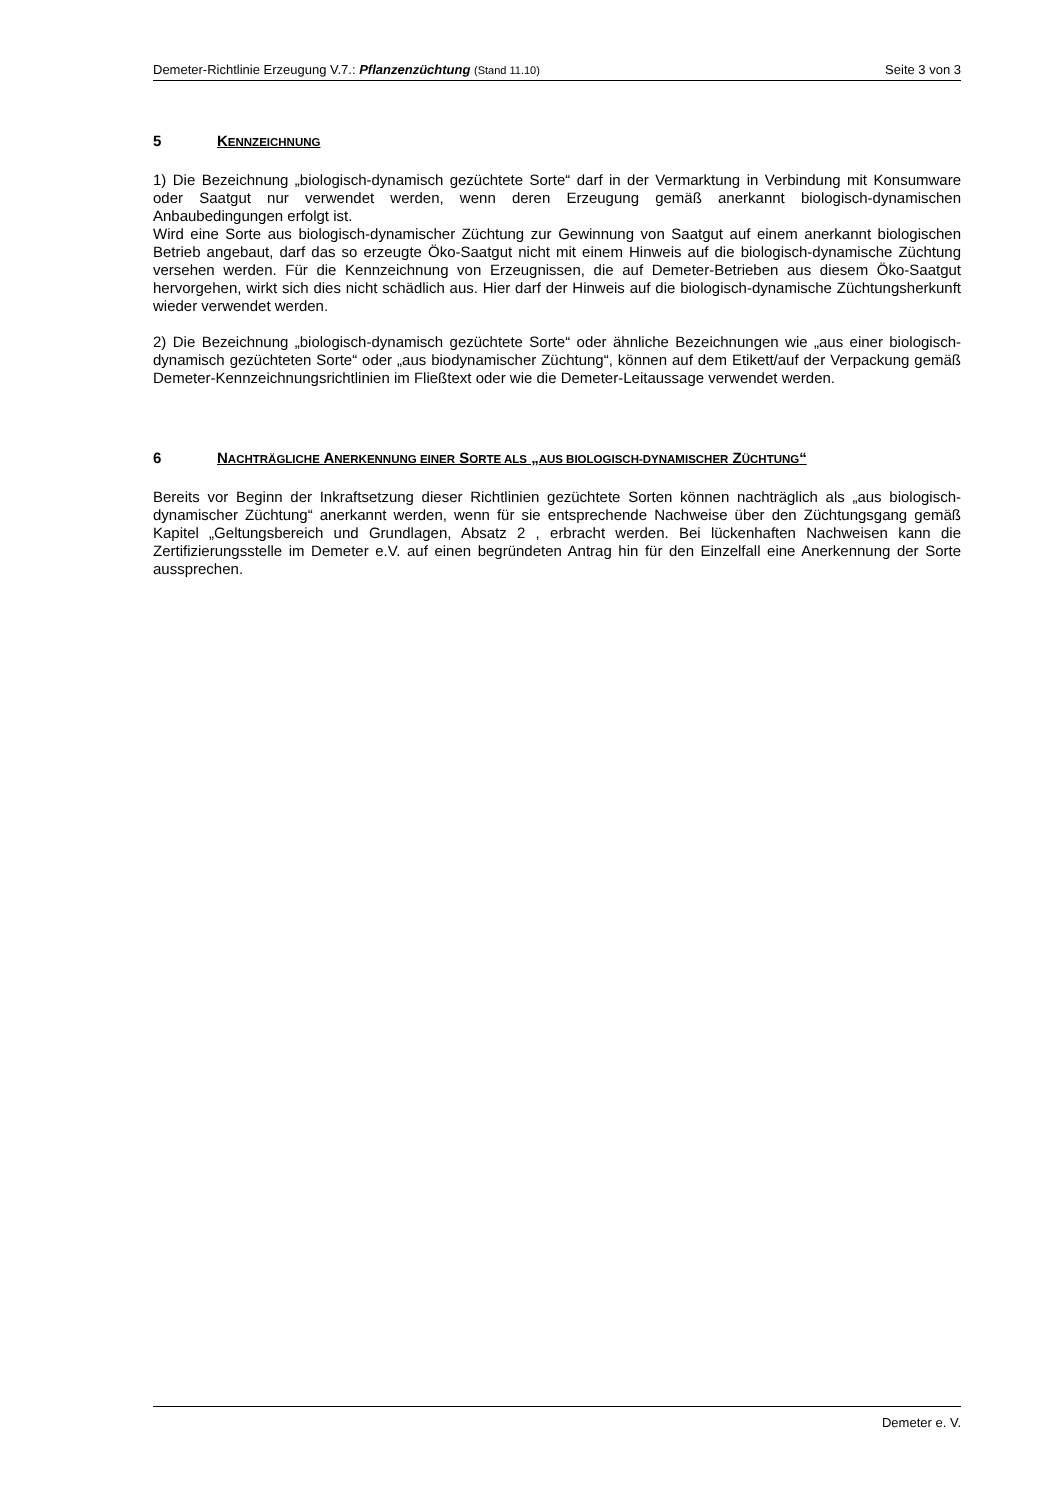Demeter-Richtlinie Erzeugung V.7.: Pflanzenzüchtung (Stand 11.10) Seite 3 von 3
5 KENNZEICHNUNG
1) Die Bezeichnung „biologisch-dynamisch gezüchtete Sorte“ darf in der Vermarktung in Verbindung mit Konsumware oder Saatgut nur verwendet werden, wenn deren Erzeugung gemäß anerkannt biologisch-dynamischen Anbaubedingungen erfolgt ist.
Wird eine Sorte aus biologisch-dynamischer Züchtung zur Gewinnung von Saatgut auf einem anerkannt biologischen Betrieb angebaut, darf das so erzeugte Öko-Saatgut nicht mit einem Hinweis auf die biologisch-dynamische Züchtung versehen werden. Für die Kennzeichnung von Erzeugnissen, die auf Demeter-Betrieben aus diesem Öko-Saatgut hervorgehen, wirkt sich dies nicht schädlich aus. Hier darf der Hinweis auf die biologisch-dynamische Züchtungsherkunft wieder verwendet werden.
2) Die Bezeichnung „biologisch-dynamisch gezüchtete Sorte“ oder ähnliche Bezeichnungen wie „aus einer biologisch-dynamisch gezüchteten Sorte“ oder „aus biodynamischer Züchtung“, können auf dem Etikett/auf der Verpackung gemäß Demeter-Kennzeichnungsrichtlinien im Fließtext oder wie die Demeter-Leitaussage verwendet werden.
6 NACHTRÄGLICHE ANERKENNUNG EINER SORTE ALS „AUS BIOLOGISCH-DYNAMISCHER ZÜCHTUNG“
Bereits vor Beginn der Inkraftsetzung dieser Richtlinien gezüchtete Sorten können nachträglich als „aus biologisch-dynamischer Züchtung“ anerkannt werden, wenn für sie entsprechende Nachweise über den Züchtungsgang gemäß Kapitel „Geltungsbereich und Grundlagen, Absatz 2 , erbracht werden. Bei lückenhaften Nachweisen kann die Zertifizierungsstelle im Demeter e.V. auf einen begründeten Antrag hin für den Einzelfall eine Anerkennung der Sorte aussprechen.
Demeter e. V.